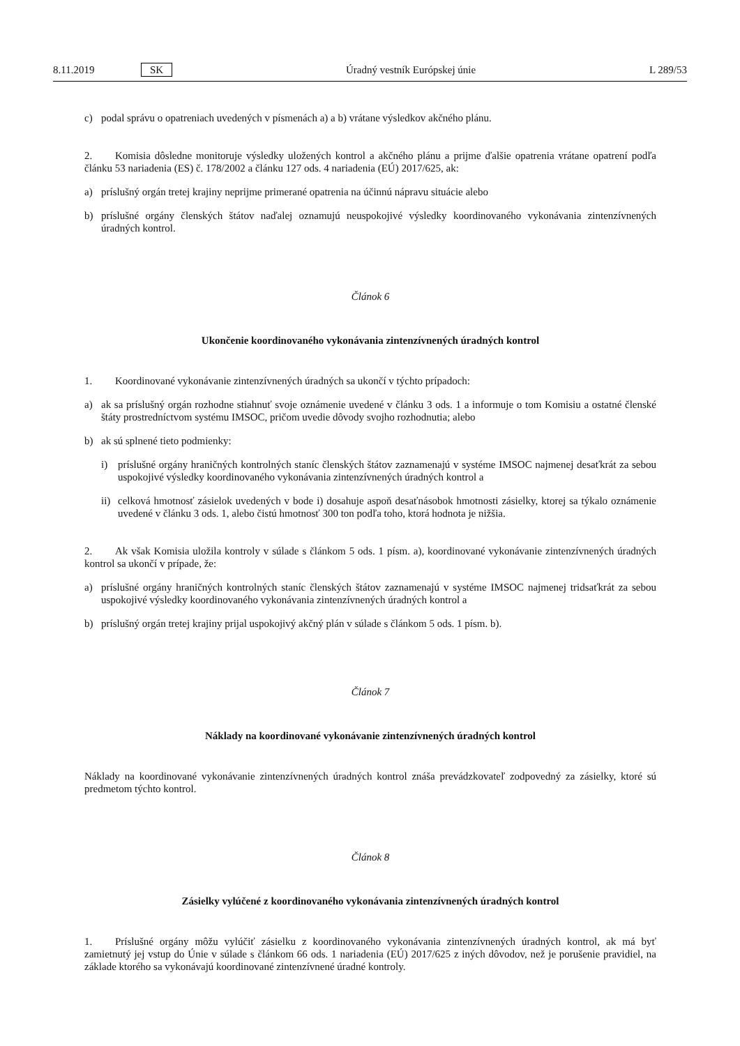8.11.2019 SK Úradný vestník Európskej únie L 289/53
c) podal správu o opatreniach uvedených v písmenách a) a b) vrátane výsledkov akčného plánu.
2. Komisia dôsledne monitoruje výsledky uložených kontrol a akčného plánu a prijme ďalšie opatrenia vrátane opatrení podľa článku 53 nariadenia (ES) č. 178/2002 a článku 127 ods. 4 nariadenia (EÚ) 2017/625, ak:
a) príslušný orgán tretej krajiny neprijme primerané opatrenia na účinnú nápravu situácie alebo
b) príslušné orgány členských štátov naďalej oznamujú neuspokojivé výsledky koordinovaného vykonávania zintenzívnených úradných kontrol.
Článok 6
Ukončenie koordinovaného vykonávania zintenzívnených úradných kontrol
1. Koordinované vykonávanie zintenzívnených úradných sa ukončí v týchto prípadoch:
a) ak sa príslušný orgán rozhodne stiahnuť svoje oznámenie uvedené v článku 3 ods. 1 a informuje o tom Komisiu a ostatné členské štáty prostredníctvom systému IMSOC, pričom uvedie dôvody svojho rozhodnutia; alebo
b) ak sú splnené tieto podmienky:
i) príslušné orgány hraničných kontrolných staníc členských štátov zaznamenajú v systéme IMSOC najmenej desaťkrát za sebou uspokojivé výsledky koordinovaného vykonávania zintenzívnených úradných kontrol a
ii) celková hmotnosť zásielok uvedených v bode i) dosahuje aspoň desaťnásobok hmotnosti zásielky, ktorej sa týkalo oznámenie uvedené v článku 3 ods. 1, alebo čistú hmotnosť 300 ton podľa toho, ktorá hodnota je nižšia.
2. Ak však Komisia uložila kontroly v súlade s článkom 5 ods. 1 písm. a), koordinované vykonávanie zintenzívnených úradných kontrol sa ukončí v prípade, že:
a) príslušné orgány hraničných kontrolných staníc členských štátov zaznamenajú v systéme IMSOC najmenej tridsaťkrát za sebou uspokojivé výsledky koordinovaného vykonávania zintenzívnených úradných kontrol a
b) príslušný orgán tretej krajiny prijal uspokojivý akčný plán v súlade s článkom 5 ods. 1 písm. b).
Článok 7
Náklady na koordinované vykonávanie zintenzívnených úradných kontrol
Náklady na koordinované vykonávanie zintenzívnených úradných kontrol znáša prevádzkovateľ zodpovedný za zásielky, ktoré sú predmetom týchto kontrol.
Článok 8
Zásielky vylúčené z koordinovaného vykonávania zintenzívnených úradných kontrol
1. Príslušné orgány môžu vylúčiť zásielku z koordinovaného vykonávania zintenzívnených úradných kontrol, ak má byť zamietnutý jej vstup do Únie v súlade s článkom 66 ods. 1 nariadenia (EÚ) 2017/625 z iných dôvodov, než je porušenie pravidiel, na základe ktorého sa vykonávajú koordinované zintenzívnené úradné kontroly.